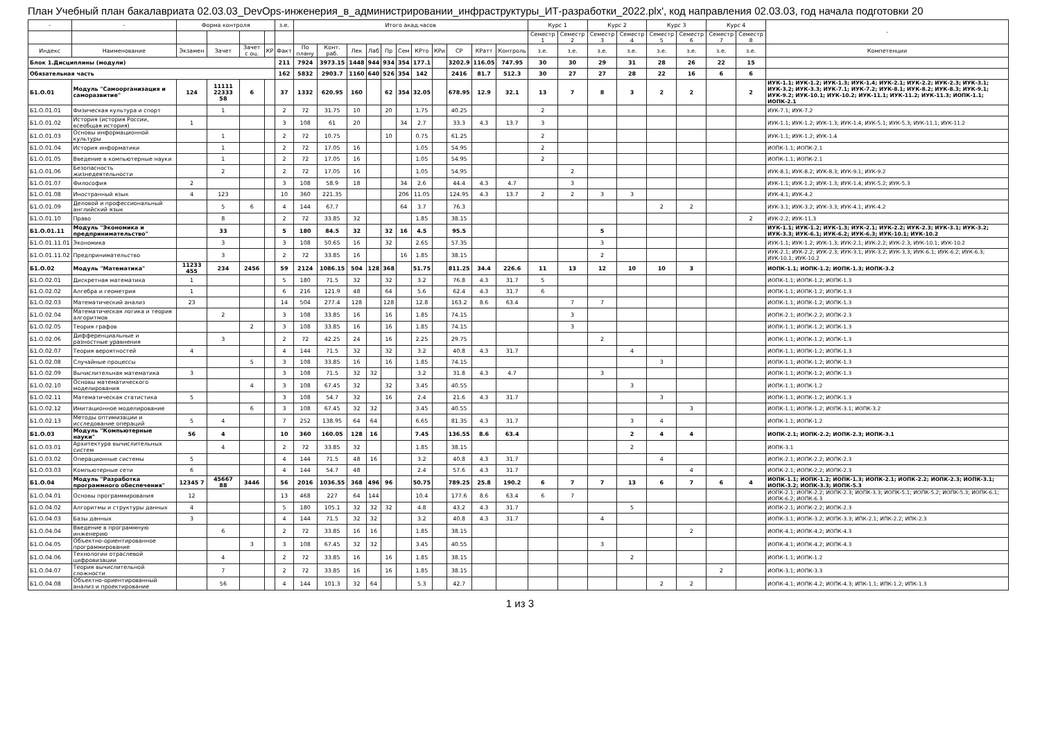План Учебный план бакалавриата 02.03.03_DevOps-инженерия_в_администрировании_инфраструктуры_ИТ-разработки_2022.plx', код направления 02.03.03, год начала подготовки 20
| - | - | Форма контроля | | | | з.е. | Итого акад.часов | | | | | | | | | | | Курс 1 | | Курс 2 | | Курс 3 | | Курс 4 | | - |
| --- | --- | --- | --- | --- | --- | --- | --- | --- | --- | --- | --- | --- | --- | --- | --- | --- | --- | --- | --- | --- | --- | --- | --- | --- | --- | --- |
| | | | | | | | | | | | | | | | | | | Семестр 1 | Семестр 2 | Семестр 3 | Семестр 4 | Семестр 5 | Семестр 6 | Семестр 7 | Семестр 8 | |
| Индекс | Наименование | Экзамен | Зачет | Зачет с оц. | КР | Факт | По плану | Конт. раб. | Лек | Лаб | Пр | Сем | КРто | КРи | СР | КРатт | Контроль | з.е. | з.е. | з.е. | з.е. | з.е. | з.е. | з.е. | з.е. | Компетенции |
| Блок 1.Дисциплины (модули) | | | | | | 211 | 7924 | 3973.15 | 1448 | 944 | 934 | 354 | 177.1 | | 3202.9 | 116.05 | 747.95 | 30 | 30 | 29 | 31 | 28 | 26 | 22 | 15 | |
| Обязательная часть | | | | | | 162 | 5832 | 2903.7 | 1160 | 640 | 526 | 354 | 142 | | 2416 | 81.7 | 512.3 | 30 | 27 | 27 | 28 | 22 | 16 | 6 | 6 | |
| Б1.О.01 | Модуль "Самоорганизация и саморазвитие" | 124 | 11111 22333 58 | 6 | | 37 | 1332 | 620.95 | 160 | | 62 | 354 | 32.05 | | 678.95 | 12.9 | 32.1 | 13 | 7 | 8 | 3 | 2 | 2 | | 2 | ИУК-1.1; ИУК-1.2; ИУК-1.3; ИУК-1.4; ИУК-2.1; ИУК-2.2; ИУК-2.3; ИУК-3.1; ИУК-3.2; ИУК-3.3; ИУК-7.1; ИУК-7.2; ИУК-8.1; ИУК-8.2; ИУК-8.3; ИУК-9.1; ИУК-9.2; ИУК-10.1; ИУК-10.2; ИУК-11.1; ИУК-11.2; ИУК-11.3; ИОПК-1.1; ИОПК-2.1 |
| Б1.О.01.01 | Физическая культура и спорт | | 1 | | | 2 | 72 | 31.75 | 10 | | 20 | | 1.75 | | 40.25 | | | 2 | | | | | | | | ИУК-7.1; ИУК-7.2 |
| Б1.О.01.02 | История (история России, всеобщая история) | 1 | | | | 3 | 108 | 61 | 20 | | | 34 | 2.7 | | 33.3 | 4.3 | 13.7 | 3 | | | | | | | | ИУК-1.1; ИУК-1.2; ИУК-1.3; ИУК-1.4; ИУК-5.1; ИУК-5.3; ИУК-11.1; ИУК-11.2 |
| Б1.О.01.03 | Основы информационной культуры | | 1 | | | 2 | 72 | 10.75 | | | 10 | | 0.75 | | 61.25 | | | 2 | | | | | | | | ИУК-1.1; ИУК-1.2; ИУК-1.4 |
| Б1.О.01.04 | История информатики | | 1 | | | 2 | 72 | 17.05 | 16 | | | | 1.05 | | 54.95 | | | 2 | | | | | | | | ИОПК-1.1; ИОПК-2.1 |
| Б1.О.01.05 | Введение в компьютерные науки | | 1 | | | 2 | 72 | 17.05 | 16 | | | | 1.05 | | 54.95 | | | 2 | | | | | | | | ИОПК-1.1; ИОПК-2.1 |
| Б1.О.01.06 | Безопасность жизнедеятельности | | 2 | | | 2 | 72 | 17.05 | 16 | | | | 1.05 | | 54.95 | | | | 2 | | | | | | | ИУК-8.1; ИУК-8.2; ИУК-8.3; ИУК-9.1; ИУК-9.2 |
| Б1.О.01.07 | Философия | 2 | | | | 3 | 108 | 58.9 | 18 | | | 34 | 2.6 | | 44.4 | 4.3 | 4.7 | | 3 | | | | | | | ИУК-1.1; ИУК-1.2; ИУК-1.3; ИУК-1.4; ИУК-5.2; ИУК-5.3 |
| Б1.О.01.08 | Иностранный язык | 4 | 123 | | | 10 | 360 | 221.35 | | | | 206 | 11.05 | | 124.95 | 4.3 | 13.7 | 2 | 2 | 3 | 3 | | | | | ИУК-4.1; ИУК-4.2 |
| Б1.О.01.09 | Деловой и профессиональный английский язык | | 5 | 6 | | 4 | 144 | 67.7 | | | | 64 | 3.7 | | 76.3 | | | | | | | 2 | 2 | | | ИУК-3.1; ИУК-3.2; ИУК-3.3; ИУК-4.1; ИУК-4.2 |
| Б1.О.01.10 | Право | | 8 | | | 2 | 72 | 33.85 | 32 | | | | 1.85 | | 38.15 | | | | | | | | | | 2 | ИУК-2.2; ИУК-11.3 |
| Б1.О.01.11 | Модуль "Экономика и предпринимательство" | | 33 | | | 5 | 180 | 84.5 | 32 | | 32 | 16 | 4.5 | | 95.5 | | | | | 5 | | | | | | ИУК-1.1; ИУК-1.2; ИУК-1.3; ИУК-2.1; ИУК-2.2; ИУК-2.3; ИУК-3.1; ИУК-3.2; ИУК-3.3; ИУК-6.1; ИУК-6.2; ИУК-6.3; ИУК-10.1; ИУК-10.2 |
| Б1.О.01.11.01 | Экономика | | 3 | | | 3 | 108 | 50.65 | 16 | | 32 | | 2.65 | | 57.35 | | | | | 3 | | | | | | ИУК-1.1; ИУК-1.2; ИУК-1.3; ИУК-2.1; ИУК-2.2; ИУК-2.3; ИУК-10.1; ИУК-10.2 |
| Б1.О.01.11.02 | Предпринимательство | | 3 | | | 2 | 72 | 33.85 | 16 | | | 16 | 1.85 | | 38.15 | | | | | 2 | | | | | | ИУК-2.1; ИУК-2.2; ИУК-2.3; ИУК-3.1; ИУК-3.2; ИУК-3.3; ИУК-6.1; ИУК-6.2; ИУК-6.3; ИУК-10.1; ИУК-10.2 |
| Б1.О.02 | Модуль "Математика" | 11233 455 | 234 | 2456 | | 59 | 2124 | 1086.15 | 504 | 128 | 368 | | 51.75 | | 811.25 | 34.4 | 226.6 | 11 | 13 | 12 | 10 | 10 | 3 | | | ИОПК-1.1; ИОПК-1.2; ИОПК-1.3; ИОПК-3.2 |
| Б1.О.02.01 | Дискретная математика | 1 | | | | 5 | 180 | 71.5 | 32 | | 32 | | 3.2 | | 76.8 | 4.3 | 31.7 | 5 | | | | | | | | ИОПК-1.1; ИОПК-1.2; ИОПК-1.3 |
| Б1.О.02.02 | Алгебра и геометрия | 1 | | | | 6 | 216 | 121.9 | 48 | | 64 | | 5.6 | | 62.4 | 4.3 | 31.7 | 6 | | | | | | | | ИОПК-1.1; ИОПК-1.2; ИОПК-1.3 |
| Б1.О.02.03 | Математический анализ | 23 | | | | 14 | 504 | 277.4 | 128 | | 128 | | 12.8 | | 163.2 | 8.6 | 63.4 | | 7 | 7 | | | | | | ИОПК-1.1; ИОПК-1.2; ИОПК-1.3 |
| Б1.О.02.04 | Математическая логика и теория алгоритмов | | 2 | | | 3 | 108 | 33.85 | 16 | | 16 | | 1.85 | | 74.15 | | | | 3 | | | | | | | ИОПК-2.1; ИОПК-2.2; ИОПК-2.3 |
| Б1.О.02.05 | Теория графов | | | 2 | | 3 | 108 | 33.85 | 16 | | 16 | | 1.85 | | 74.15 | | | | 3 | | | | | | | ИОПК-1.1; ИОПК-1.2; ИОПК-1.3 |
| Б1.О.02.06 | Дифференциальные и разностные уравнения | | 3 | | | 2 | 72 | 42.25 | 24 | | 16 | | 2.25 | | 29.75 | | | | | 2 | | | | | | ИОПК-1.1; ИОПК-1.2; ИОПК-1.3 |
| Б1.О.02.07 | Теория вероятностей | 4 | | | | 4 | 144 | 71.5 | 32 | | 32 | | 3.2 | | 40.8 | 4.3 | 31.7 | | | | 4 | | | | | ИОПК-1.1; ИОПК-1.2; ИОПК-1.3 |
| Б1.О.02.08 | Случайные процессы | | | 5 | | 3 | 108 | 33.85 | 16 | | 16 | | 1.85 | | 74.15 | | | | | | | 3 | | | | ИОПК-1.1; ИОПК-1.2; ИОПК-1.3 |
| Б1.О.02.09 | Вычислительная математика | 3 | | | | 3 | 108 | 71.5 | 32 | 32 | | | 3.2 | | 31.8 | 4.3 | 4.7 | | | 3 | | | | | | ИОПК-1.1; ИОПК-1.2; ИОПК-1.3 |
| Б1.О.02.10 | Основы математического моделирования | | | 4 | | 3 | 108 | 67.45 | 32 | | 32 | | 3.45 | | 40.55 | | | | | | 3 | | | | | ИОПК-1.1; ИОПК-1.2 |
| Б1.О.02.11 | Математическая статистика | 5 | | | | 3 | 108 | 54.7 | 32 | | 16 | | 2.4 | | 21.6 | 4.3 | 31.7 | | | | | 3 | | | | ИОПК-1.1; ИОПК-1.2; ИОПК-1.3 |
| Б1.О.02.12 | Имитационное моделирование | | | 6 | | 3 | 108 | 67.45 | 32 | 32 | | | 3.45 | | 40.55 | | | | | | | | 3 | | | ИОПК-1.1; ИОПК-1.2; ИОПК-3.1; ИОПК-3.2 |
| Б1.О.02.13 | Методы оптимизации и исследование операций | 5 | 4 | | | 7 | 252 | 138.95 | 64 | 64 | | | 6.65 | | 81.35 | 4.3 | 31.7 | | | | 3 | 4 | | | | ИОПК-1.1; ИОПК-1.2 |
| Б1.О.03 | Модуль "Компьютерные науки" | 56 | 4 | | | 10 | 360 | 160.05 | 128 | 16 | | | 7.45 | | 136.55 | 8.6 | 63.4 | | | | 2 | 4 | 4 | | | ИОПК-2.1; ИОПК-2.2; ИОПК-2.3; ИОПК-3.1 |
| Б1.О.03.01 | Архитектура вычислительных систем | | 4 | | | 2 | 72 | 33.85 | 32 | | | | 1.85 | | 38.15 | | | | | | 2 | | | | | ИОПК-3.1 |
| Б1.О.03.02 | Операционные системы | 5 | | | | 4 | 144 | 71.5 | 48 | 16 | | | 3.2 | | 40.8 | 4.3 | 31.7 | | | | | 4 | | | | ИОПК-2.1; ИОПК-2.2; ИОПК-2.3 |
| Б1.О.03.03 | Компьютерные сети | 6 | | | | 4 | 144 | 54.7 | 48 | | | | 2.4 | | 57.6 | 4.3 | 31.7 | | | | | | 4 | | | ИОПК-2.1; ИОПК-2.2; ИОПК-2.3 |
| Б1.О.04 | Модуль "Разработка программного обеспечения" | 12345 7 | 45667 88 | 3446 | | 56 | 2016 | 1036.55 | 368 | 496 | 96 | | 50.75 | | 789.25 | 25.8 | 190.2 | 6 | 7 | 7 | 13 | 6 | 7 | 6 | 4 | ИОПК-1.1; ИОПК-1.2; ИОПК-1.3; ИОПК-2.1; ИОПК-2.2; ИОПК-2.3; ИОПК-3.1; ИОПК-3.2; ИОПК-3.3; ИОПК-5.3 |
| Б1.О.04.01 | Основы программирования | 12 | | | | 13 | 468 | 227 | 64 | 144 | | | 10.4 | | 177.6 | 8.6 | 63.4 | 6 | 7 | | | | | | | ИОПК-2.1; ИОПК-2.2; ИОПК-2.3; ИОПК-3.3; ИОПК-5.1; ИОПК-5.2; ИОПК-5.3; ИОПК-6.1; ИОПК-6.2; ИОПК-6.3 |
| Б1.О.04.02 | Алгоритмы и структуры данных | 4 | | | | 5 | 180 | 105.1 | 32 | 32 | 32 | | 4.8 | | 43.2 | 4.3 | 31.7 | | | | 5 | | | | | ИОПК-2.1; ИОПК-2.2; ИОПК-2.3 |
| Б1.О.04.03 | Базы данных | 3 | | | | 4 | 144 | 71.5 | 32 | 32 | | | 3.2 | | 40.8 | 4.3 | 31.7 | | | 4 | | | | | | ИОПК-3.1; ИОПК-3.2; ИОПК-3.3; ИПК-2.1; ИПК-2.2; ИПК-2.3 |
| Б1.О.04.04 | Введение в программную инженерию | | 6 | | | 2 | 72 | 33.85 | 16 | 16 | | | 1.85 | | 38.15 | | | | | | | | 2 | | | ИОПК-4.1; ИОПК-4.2; ИОПК-4.3 |
| Б1.О.04.05 | Объектно-ориентированное программирование | | | 3 | | 3 | 108 | 67.45 | 32 | 32 | | | 3.45 | | 40.55 | | | | | 3 | | | | | | ИОПК-4.1; ИОПК-4.2; ИОПК-4.3 |
| Б1.О.04.06 | Технологии отраслевой цифровизации | | 4 | | | 2 | 72 | 33.85 | 16 | | 16 | | 1.85 | | 38.15 | | | | | | 2 | | | | | ИОПК-1.1; ИОПК-1.2 |
| Б1.О.04.07 | Теория вычислительной сложности | | 7 | | | 2 | 72 | 33.85 | 16 | | 16 | | 1.85 | | 38.15 | | | | | | | | | 2 | | ИОПК-3.1; ИОПК-3.3 |
| Б1.О.04.08 | Объектно-ориентированный анализ и проектирование | | 56 | | | 4 | 144 | 101.3 | 32 | 64 | | | 5.3 | | 42.7 | | | | | | | 2 | 2 | | | ИОПК-4.1; ИОПК-4.2; ИОПК-4.3; ИПК-1.1; ИПК-1.2; ИПК-1.3 |
1 из 3